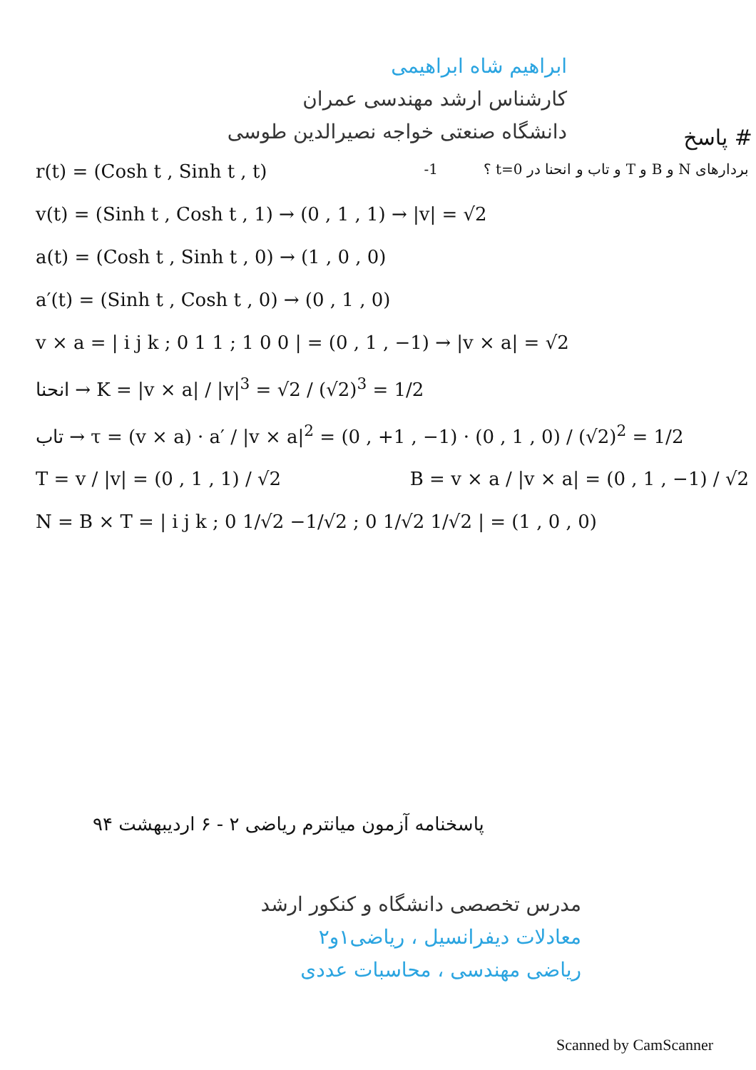ابراهیم شاه ابراهیمی
کارشناس ارشد مهندسی عمران
دانشگاه صنعتی خواجه نصیرالدین طوسی
# پاسخ
r(t) = (Cosh t , Sinh t , t) بردارهای N و B و T و تاب و انحنا در t=0 ؟ ‎-1
v(t) = (Sinh t , Cosh t , 1) → (0 , 1 , 1) → |v| = √2
a(t) = (Cosh t , Sinh t , 0) → (1 , 0 , 0)
a′(t) = (Sinh t , Cosh t , 0) → (0 , 1 , 0)
v × a = | i j k ; 0 1 1 ; 1 0 0 | = (0 , 1 , −1) → |v × a| = √2
انحنا → K = |v × a| / |v|<sup>3</sup> = √2 / (√2)<sup>3</sup> = 1/2
تاب → τ = (v × a) · a′ / |v × a|<sup>2</sup> = (0 , +1 , −1) · (0 , 1 , 0) / (√2)<sup>2</sup> = 1/2
T = v / |v| = (0 , 1 , 1) / √2 B = v × a / |v × a| = (0 , 1 , −1) / √2
N = B × T = | i j k ; 0 1/√2 −1/√2 ; 0 1/√2 1/√2 | = (1 , 0 , 0)
پاسخنامه آزمون میانترم ریاضی ۲ - ۶ اردیبهشت ۹۴
مدرس تخصصی دانشگاه و کنکور ارشد
معادلات دیفرانسیل ، ریاضی۱و۲
ریاضی مهندسی ، محاسبات عددی
Scanned by CamScanner